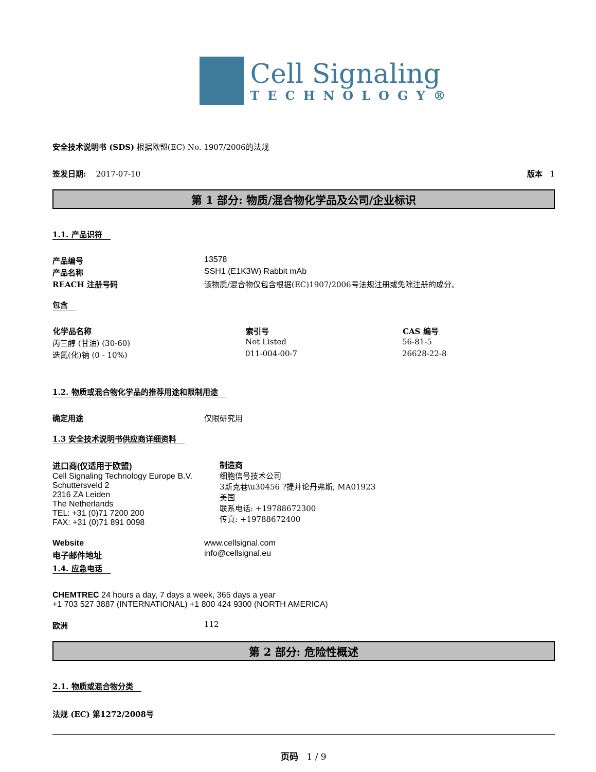Cell Signaling
TECHNOLOGY®
安全技术说明书 (SDS) 根据欧盟(EC) No. 1907/2006的法规
| 签发日期: 2017-07-10 | 版本 1 |
第 1 部分: 物质/混合物化学品及公司/企业标识
1.1. 产品识符
| 产品编号 | 13578 |
| 产品名称 | SSH1 (E1K3W) Rabbit mAb |
| REACH 注册号码 | 该物质/混合物仅包含根据(EC)1907/2006号法规注册或免除注册的成分。 |
包含
| 化学品名称 | 索引号 | CAS 编号 |
| --- | --- | --- |
| 丙三醇 (甘油) (30-60) | Not Listed | 56-81-5 |
| 迭氮(化)钠 (0 - 10%) | 011-004-00-7 | 26628-22-8 |
1.2. 物质或混合物化学品的推荐用途和限制用途
| 确定用途 | 仅限研究用 |
1.3 安全技术说明书供应商详细资料
| 进口商(仅适用于欧盟) Cell Signaling Technology Europe B.V. Schuttersveld 2 2316 ZA Leiden The Netherlands TEL: +31 (0)71 7200 200 FAX: +31 (0)71 891 0098 | 制造商 细胞信号技术公司 3斯克巷\u30456 ?提并论丹弗斯, MA01923 美国 联系电话: +19788672300 传真: +19788672400 |
| Website | www.cellsignal.com |
| 电子邮件地址 | info@cellsignal.eu |
1.4. 应急电话
CHEMTREC 24 hours a day, 7 days a week, 365 days a year
+1 703 527 3887 (INTERNATIONAL) +1 800 424 9300 (NORTH AMERICA)
| 欧洲 | 112 |
第 2 部分: 危险性概述
2.1. 物质或混合物分类
法规 (EC) 第1272/2008号
页码 1 / 9